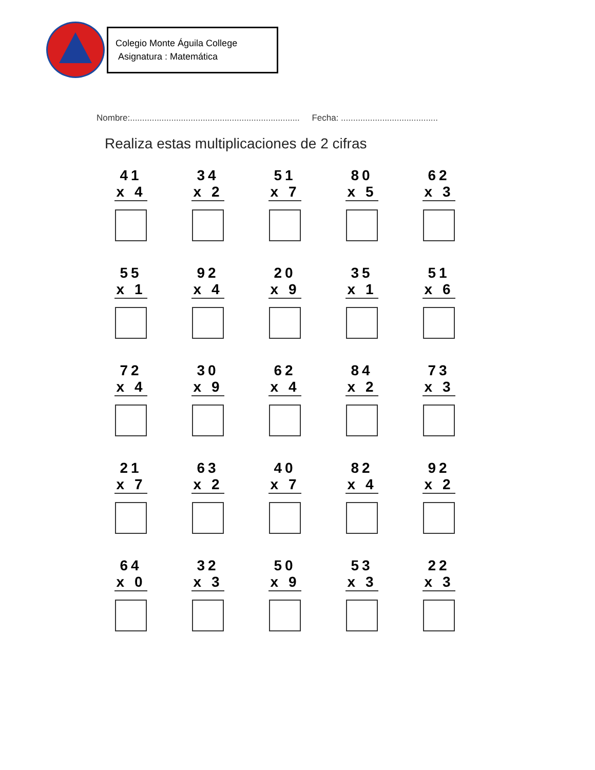Colegio Monte Águila College
Asignatura : Matemática
Nombre:...................................................................... Fecha: ........................................
Realiza estas multiplicaciones de 2 cifras
41
x 4
34
x 2
51
x 7
80
x 5
62
x 3
55
x 1
92
x 4
20
x 9
35
x 1
51
x 6
72
x 4
30
x 9
62
x 4
84
x 2
73
x 3
21
x 7
63
x 2
40
x 7
82
x 4
92
x 2
64
x 0
32
x 3
50
x 9
53
x 3
22
x 3